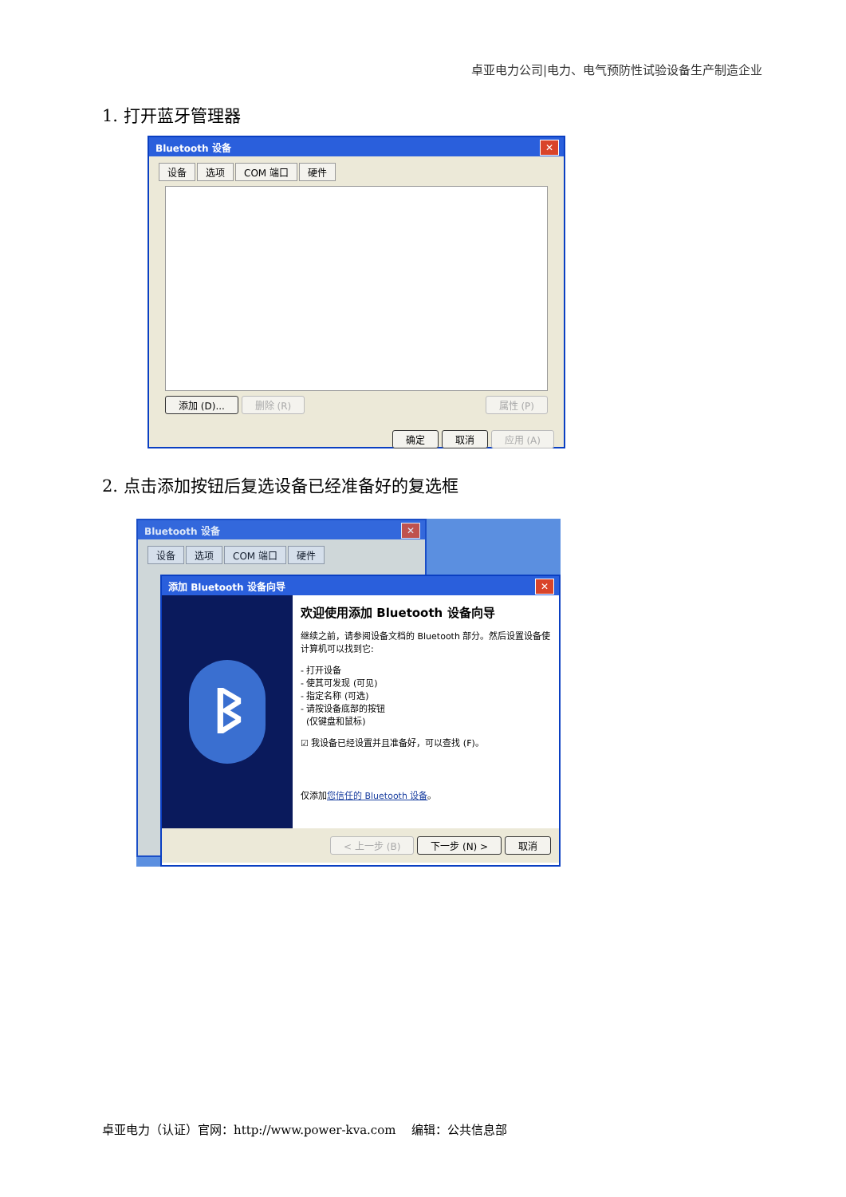卓亚电力公司|电力、电气预防性试验设备生产制造企业
1. 打开蓝牙管理器
Bluetooth 设备 ✕
设备 选项 COM 端口 硬件
添加 (D)... 删除 (R) 属性 (P)
确定 取消 应用 (A)
2. 点击添加按钮后复选设备已经准备好的复选框
Bluetooth 设备 ✕
设备 选项 COM 端口 硬件
添加 Bluetooth 设备向导 ✕
ᛒ
欢迎使用添加 Bluetooth 设备向导
继续之前，请参阅设备文档的 Bluetooth 部分。然后设置设备使计算机可以找到它:
- 打开设备
- 使其可发现 (可见)
- 指定名称 (可选)
- 请按设备底部的按钮
(仅键盘和鼠标)
☑ 我设备已经设置并且准备好，可以查找 (F)。
仅添加您信任的 Bluetooth 设备。
< 上一步 (B) 下一步 (N) > 取消
卓亚电力（认证）官网：http://www.power-kva.com 编辑：公共信息部